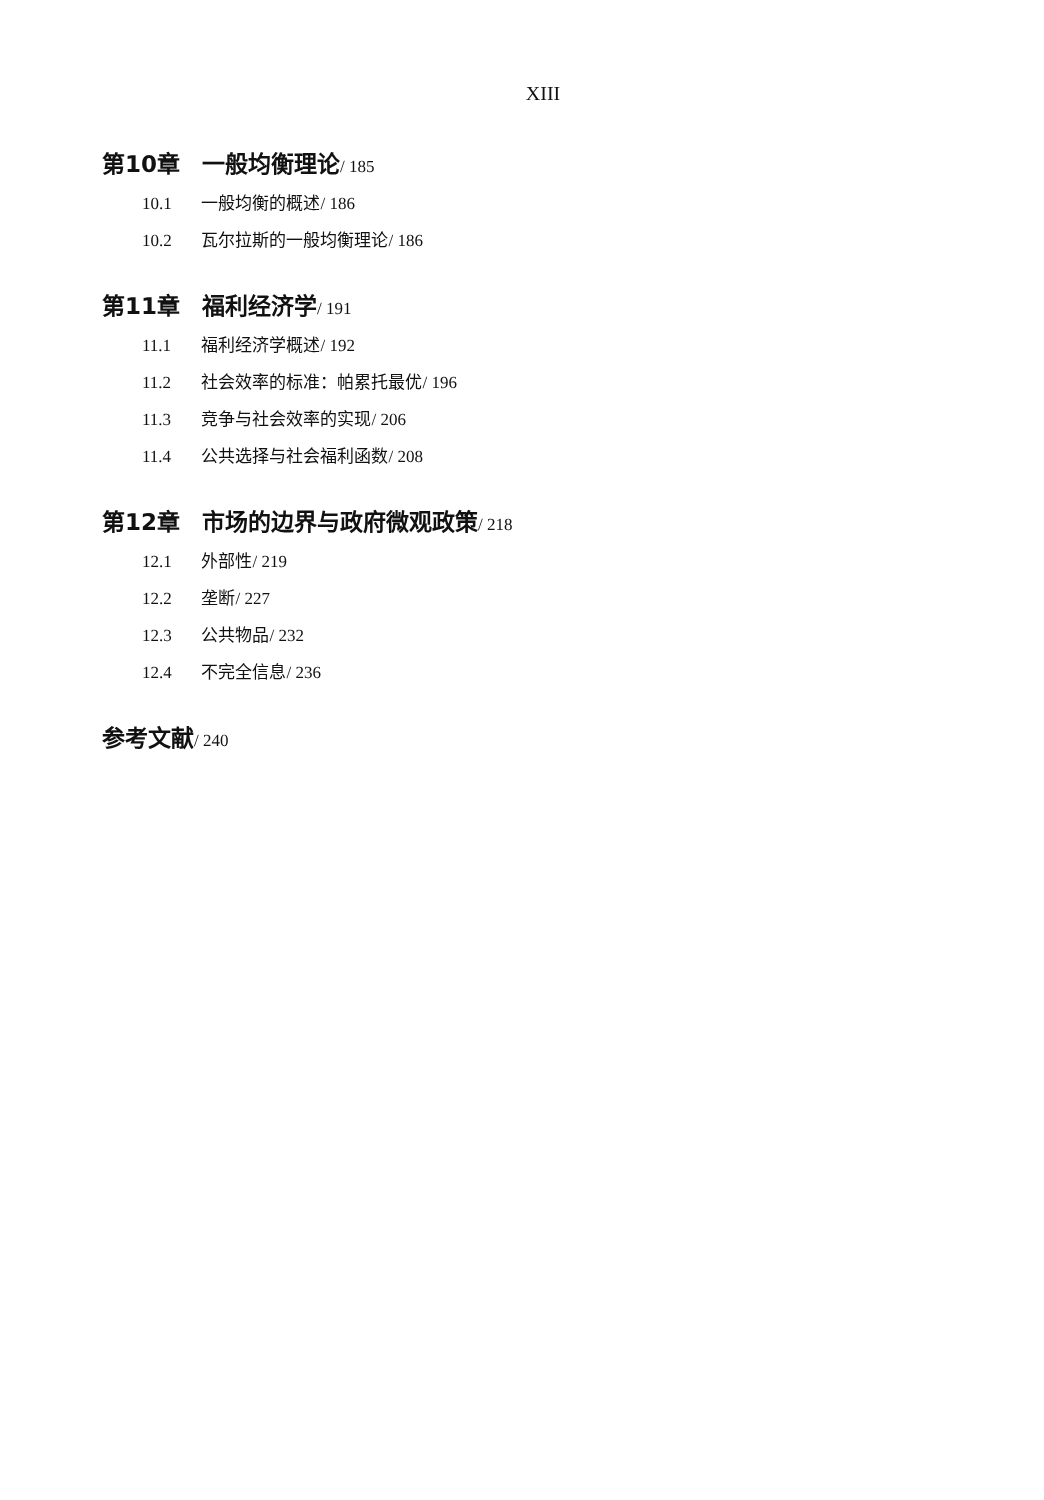XIII
第10章 一般均衡理论/ 185
10.1 一般均衡的概述/ 186
10.2 瓦尔拉斯的一般均衡理论/ 186
第11章 福利经济学/ 191
11.1 福利经济学概述/ 192
11.2 社会效率的标准：帕累托最优/ 196
11.3 竞争与社会效率的实现/ 206
11.4 公共选择与社会福利函数/ 208
第12章 市场的边界与政府微观政策/ 218
12.1 外部性/ 219
12.2 垄断/ 227
12.3 公共物品/ 232
12.4 不完全信息/ 236
参考文献/ 240